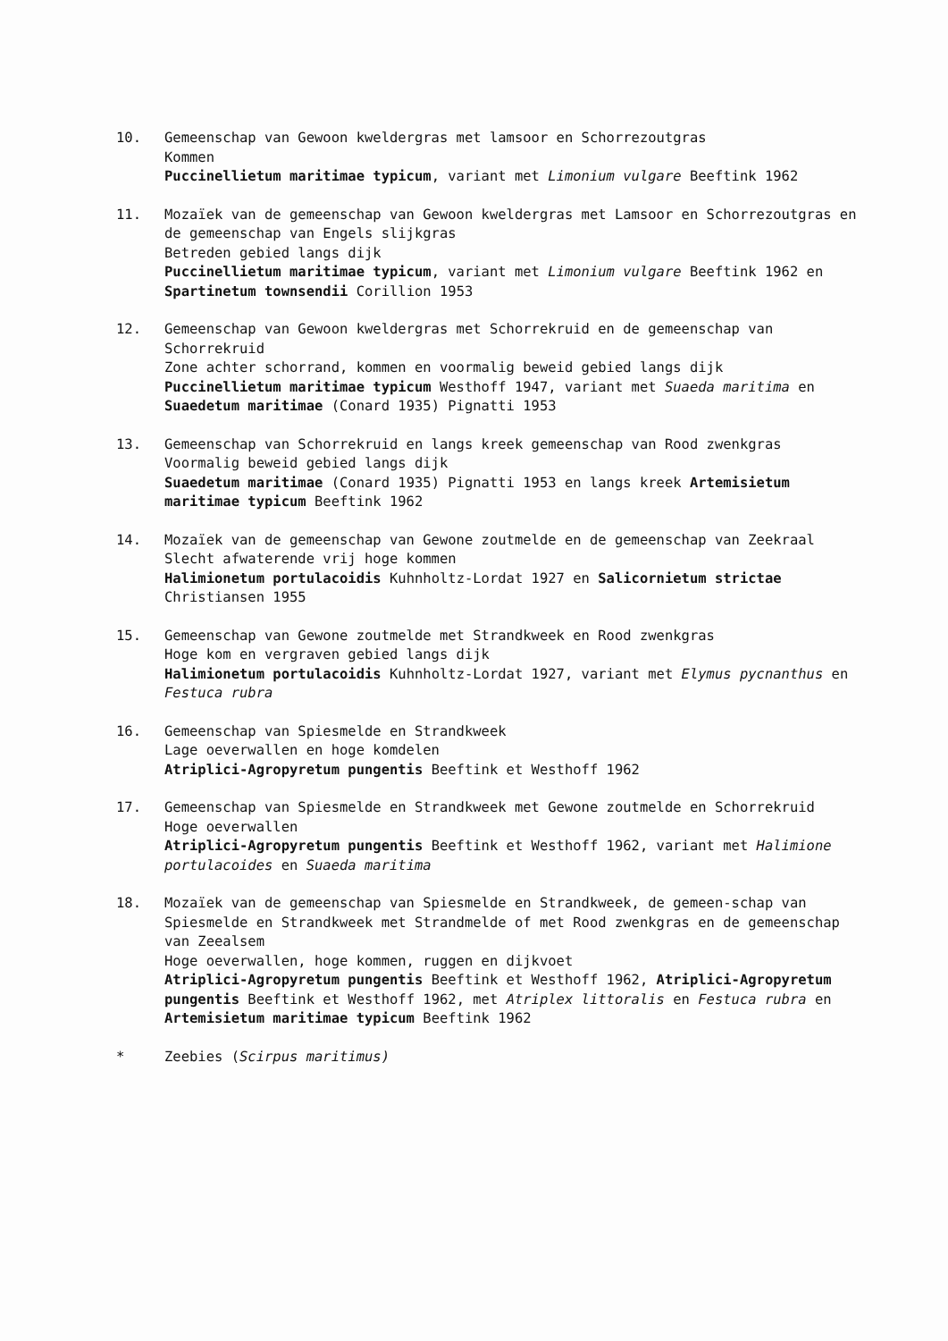10. Gemeenschap van Gewoon kweldergras met lamsoor en Schorrezoutgras
Kommen
Puccinellietum maritimae typicum, variant met Limonium vulgare Beeftink 1962
11. Mozaïek van de gemeenschap van Gewoon kweldergras met Lamsoor en Schorrezoutgras en de gemeenschap van Engels slijkgras
Betreden gebied langs dijk
Puccinellietum maritimae typicum, variant met Limonium vulgare Beeftink 1962 en Spartinetum townsendii Corillion 1953
12. Gemeenschap van Gewoon kweldergras met Schorrekruid en de gemeenschap van Schorrekruid
Zone achter schorrand, kommen en voormalig beweid gebied langs dijk
Puccinellietum maritimae typicum Westhoff 1947, variant met Suaeda maritima en Suaedetum maritimae (Conard 1935) Pignatti 1953
13. Gemeenschap van Schorrekruid en langs kreek gemeenschap van Rood zwenkgras
Voormalig beweid gebied langs dijk
Suaedetum maritimae (Conard 1935) Pignatti 1953 en langs kreek Artemisietum maritimae typicum Beeftink 1962
14. Mozaïek van de gemeenschap van Gewone zoutmelde en de gemeenschap van Zeekraal
Slecht afwaterende vrij hoge kommen
Halimionetum portulacoidis Kuhnholtz-Lordat 1927 en Salicornietum strictae Christiansen 1955
15. Gemeenschap van Gewone zoutmelde met Strandkweek en Rood zwenkgras
Hoge kom en vergraven gebied langs dijk
Halimionetum portulacoidis Kuhnholtz-Lordat 1927, variant met Elymus pycnanthus en Festuca rubra
16. Gemeenschap van Spiesmelde en Strandkweek
Lage oeverwallen en hoge komdelen
Atriplici-Agropyretum pungentis Beeftink et Westhoff 1962
17. Gemeenschap van Spiesmelde en Strandkweek met Gewone zoutmelde en Schorrekruid
Hoge oeverwallen
Atriplici-Agropyretum pungentis Beeftink et Westhoff 1962, variant met Halimione portulacoides en Suaeda maritima
18. Mozaïek van de gemeenschap van Spiesmelde en Strandkweek, de gemeen-schap van Spiesmelde en Strandkweek met Strandmelde of met Rood zwenkgras en de gemeenschap van Zeealsem
Hoge oeverwallen, hoge kommen, ruggen en dijkvoet
Atriplici-Agropyretum pungentis Beeftink et Westhoff 1962, Atriplici-Agropyretum pungentis Beeftink et Westhoff 1962, met Atriplex littoralis en Festuca rubra en Artemisietum maritimae typicum Beeftink 1962
* Zeebies (Scirpus maritimus)